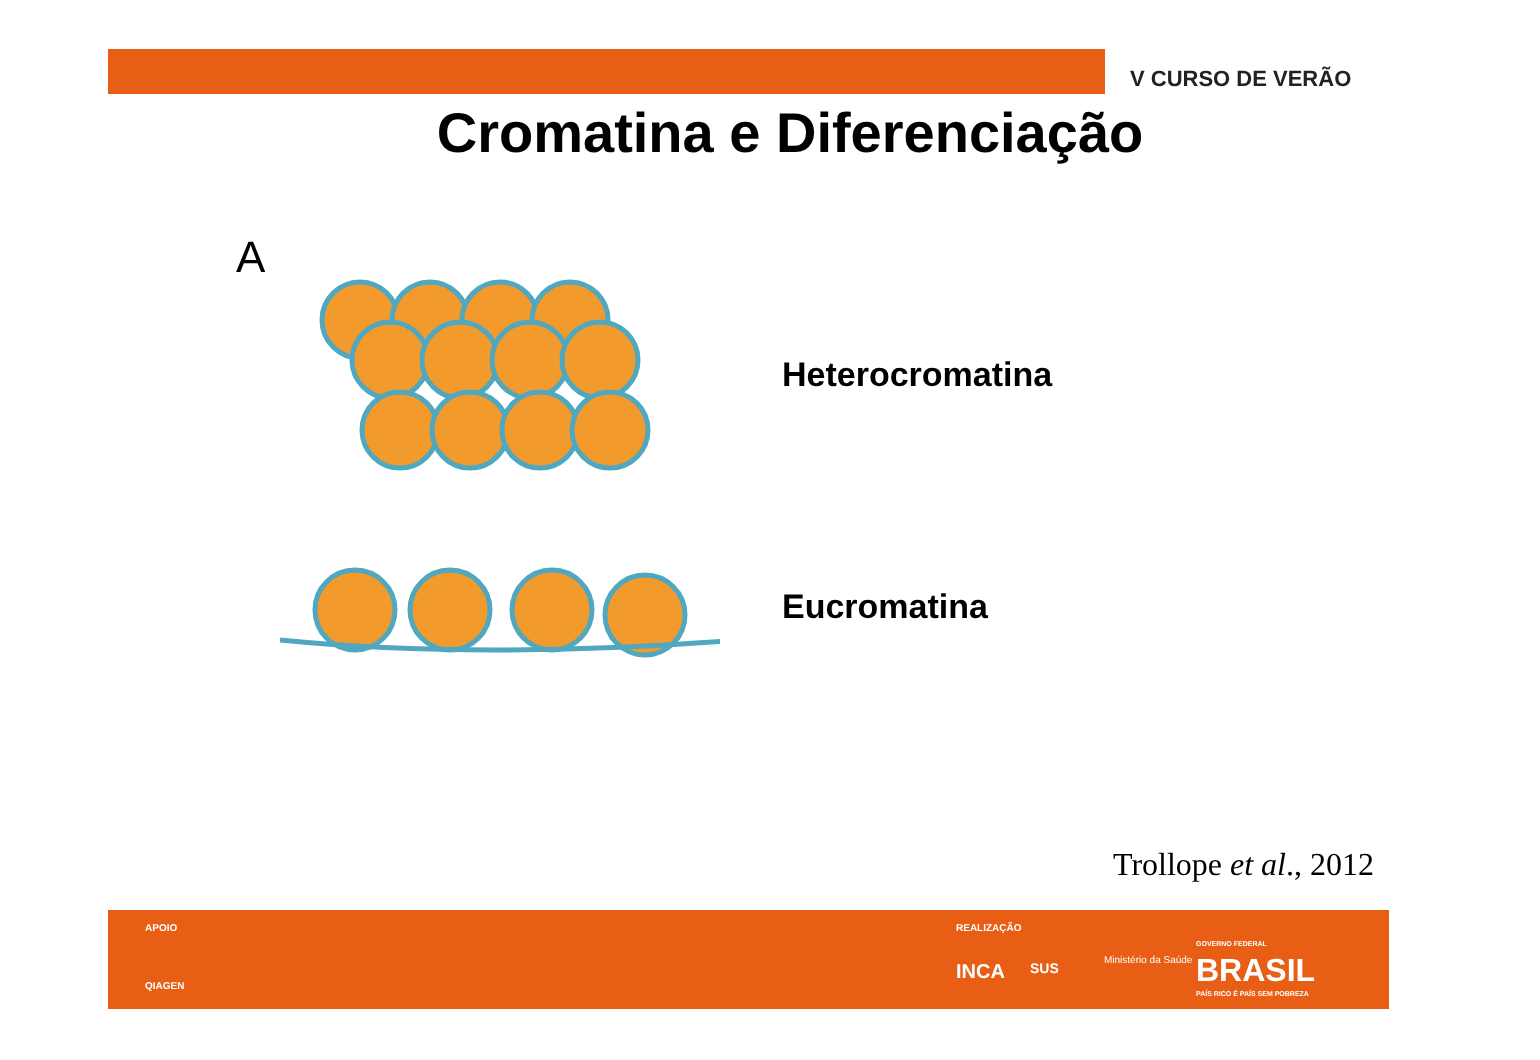V CURSO DE VERÃO
Cromatina e Diferenciação
A
Heterocromatina
Eucromatina
Trollope et al., 2012
APOIO
QIAGEN
REALIZAÇÃO
INCA SUS
Ministério da Saúde
GOVERNO FEDERAL
BRASIL
PAÍS RICO É PAÍS SEM POBREZA